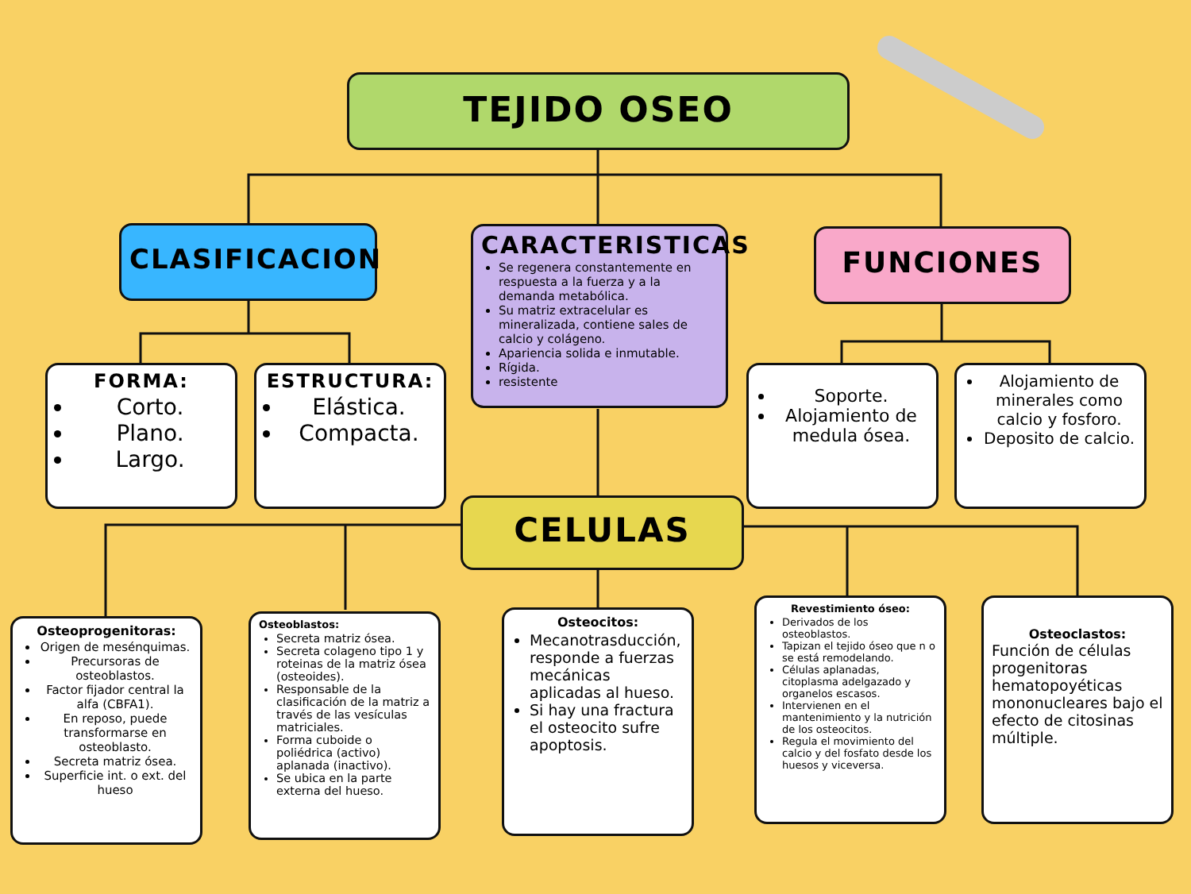TEJIDO OSEO
CLASIFICACION
CARACTERISTICAS
Se regenera constantemente en respuesta a la fuerza y a la demanda metabólica.
Su matriz extracelular es mineralizada, contiene sales de calcio y colágeno.
Apariencia solida e inmutable.
Rígida.
resistente
FUNCIONES
FORMA:
Corto.
Plano.
Largo.
ESTRUCTURA:
Elástica.
Compacta.
Soporte.
Alojamiento de medula ósea.
Alojamiento de minerales como calcio y fosforo.
Deposito de calcio.
CELULAS
Osteoprogenitoras:
Origen de mesénquimas.
Precursoras de osteoblastos.
Factor fijador central la alfa (CBFA1).
En reposo, puede transformarse en osteoblasto.
Secreta matriz ósea.
Superficie int. o ext. del hueso
Osteoblastos:
Secreta matriz ósea.
Secreta colageno tipo 1 y roteinas de la matriz ósea (osteoides).
Responsable de la clasificación de la matriz a través de las vesículas matriciales.
Forma cuboide o poliédrica (activo) aplanada (inactivo).
Se ubica en la parte externa del hueso.
Osteocitos:
Mecanotrasducción, responde a fuerzas mecánicas aplicadas al hueso.
Si hay una fractura el osteocito sufre apoptosis.
Revestimiento óseo:
Derivados de los osteoblastos.
Tapizan el tejido óseo que n o se está remodelando.
Células aplanadas, citoplasma adelgazado y organelos escasos.
Intervienen en el mantenimiento y la nutrición de los osteocitos.
Regula el movimiento del calcio y del fosfato desde los huesos y viceversa.
Osteoclastos:
Función de células progenitoras hematopoyéticas mononucleares bajo el efecto de citosinas múltiple.